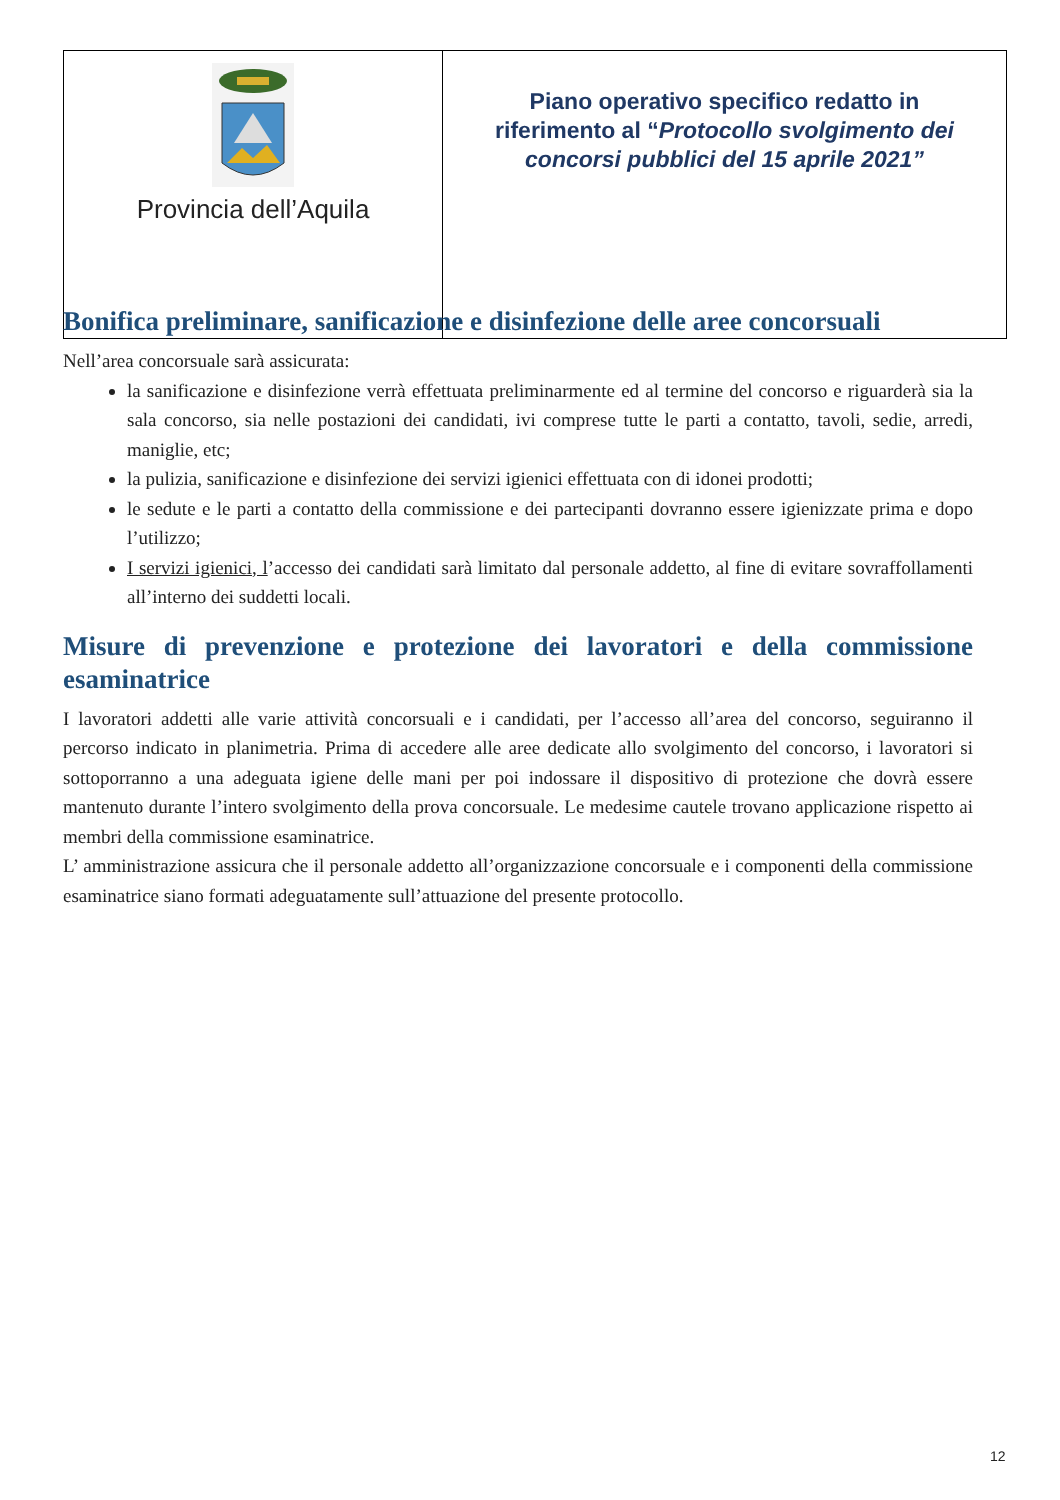| Provincia dell’Aquila | Piano operativo specifico redatto in riferimento al “ Protocollo svolgimento dei concorsi pubblici del 15 aprile 2021” |
Bonifica preliminare, sanificazione e disinfezione delle aree concorsuali
Nell’area concorsuale sarà assicurata:
la sanificazione e disinfezione verrà effettuata preliminarmente ed al termine del concorso e riguarderà sia la sala concorso, sia nelle postazioni dei candidati, ivi comprese tutte le parti a contatto, tavoli, sedie, arredi, maniglie, etc;
la pulizia, sanificazione e disinfezione dei servizi igienici effettuata con di idonei prodotti;
le sedute e le parti a contatto della commissione e dei partecipanti dovranno essere igienizzate prima e dopo l’utilizzo;
I servizi igienici, l’accesso dei candidati sarà limitato dal personale addetto, al fine di evitare sovraffollamenti all’interno dei suddetti locali.
Misure di prevenzione e protezione dei lavoratori e della commissione esaminatrice
I lavoratori addetti alle varie attività concorsuali e i candidati, per l’accesso all’area del concorso, seguiranno il percorso indicato in planimetria. Prima di accedere alle aree dedicate allo svolgimento del concorso, i lavoratori si sottoporranno a una adeguata igiene delle mani per poi indossare il dispositivo di protezione che dovrà essere mantenuto durante l’intero svolgimento della prova concorsuale. Le medesime cautele trovano applicazione rispetto ai membri della commissione esaminatrice.
L’ amministrazione assicura che il personale addetto all’organizzazione concorsuale e i componenti della commissione esaminatrice siano formati adeguatamente sull’attuazione del presente protocollo.
12